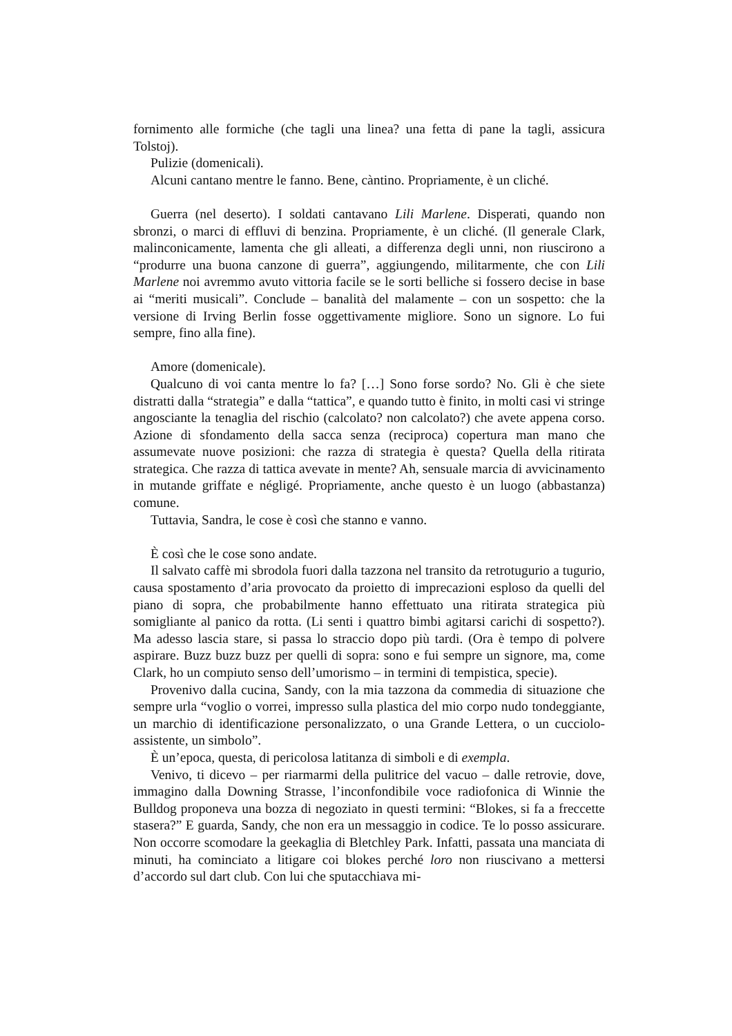fornimento alle formiche (che tagli una linea? una fetta di pane la tagli, assicura Tolstoj).
Pulizie (domenicali).
Alcuni cantano mentre le fanno. Bene, càntino. Propriamente, è un cliché.
Guerra (nel deserto). I soldati cantavano Lili Marlene. Disperati, quando non sbronzi, o marci di effluvi di benzina. Propriamente, è un cliché. (Il generale Clark, malinconicamente, lamenta che gli alleati, a differenza degli unni, non riuscirono a “produrre una buona canzone di guerra”, aggiungendo, militarmente, che con Lili Marlene noi avremmo avuto vittoria facile se le sorti belliche si fossero decise in base ai “meriti musicali”. Conclude – banalità del malamente – con un sospetto: che la versione di Irving Berlin fosse oggettivamente migliore. Sono un signore. Lo fui sempre, fino alla fine).
Amore (domenicale).
Qualcuno di voi canta mentre lo fa? […] Sono forse sordo? No. Gli è che siete distratti dalla “strategia” e dalla “tattica”, e quando tutto è finito, in molti casi vi stringe angosciante la tenaglia del rischio (calcolato? non calcolato?) che avete appena corso. Azione di sfondamento della sacca senza (reciproca) copertura man mano che assumevate nuove posizioni: che razza di strategia è questa? Quella della ritirata strategica. Che razza di tattica avevate in mente? Ah, sensuale marcia di avvicinamento in mutande griffate e négligé. Propriamente, anche questo è un luogo (abbastanza) comune.
Tuttavia, Sandra, le cose è così che stanno e vanno.
È così che le cose sono andate.
Il salvato caffè mi sbrodola fuori dalla tazzona nel transito da retrotugurio a tugurio, causa spostamento d’aria provocato da proietto di imprecazioni esploso da quelli del piano di sopra, che probabilmente hanno effettuato una ritirata strategica più somigliante al panico da rotta. (Li senti i quattro bimbi agitarsi carichi di sospetto?). Ma adesso lascia stare, si passa lo straccio dopo più tardi. (Ora è tempo di polvere aspirare. Buzz buzz buzz per quelli di sopra: sono e fui sempre un signore, ma, come Clark, ho un compiuto senso dell’umorismo – in termini di tempistica, specie).
Provenivo dalla cucina, Sandy, con la mia tazzona da commedia di situazione che sempre urla “voglio o vorrei, impresso sulla plastica del mio corpo nudo tondeggiante, un marchio di identificazione personalizzato, o una Grande Lettera, o un cucciolo-assistente, un simbolo”.
È un’epoca, questa, di pericolosa latitanza di simboli e di exempla.
Venivo, ti dicevo – per riarmarmi della pulitrice del vacuo – dalle retrovie, dove, immagino dalla Downing Strasse, l’inconfondibile voce radiofonica di Winnie the Bulldog proponeva una bozza di negoziato in questi termini: “Blokes, si fa a freccette stasera?” E guarda, Sandy, che non era un messaggio in codice. Te lo posso assicurare. Non occorre scomodare la geekaglia di Bletchley Park. Infatti, passata una manciata di minuti, ha cominciato a litigare coi blokes perché loro non riuscivano a mettersi d’accordo sul dart club. Con lui che sputacchiava mi-